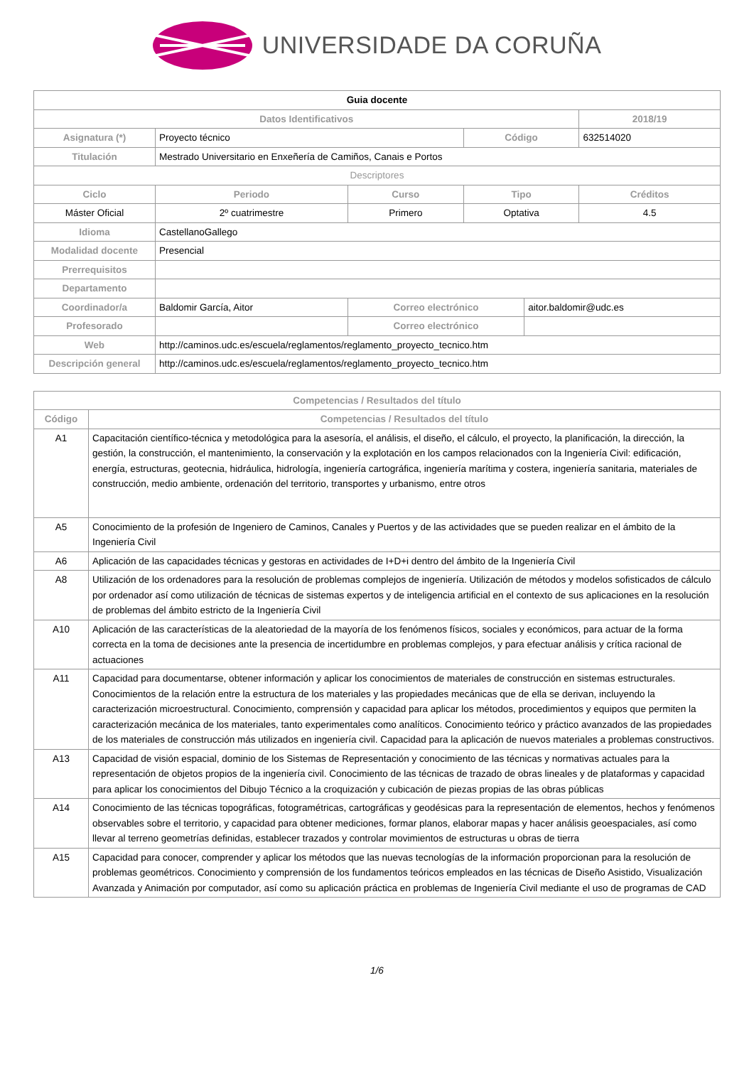UNIVERSIDADE DA CORUÑA
| Guia docente | | | | | | |
| --- | --- | --- | --- | --- | --- | --- |
| Datos Identificativos | | | | | | 2018/19 |
| Asignatura (*) | Proyecto técnico | | | Código | | 632514020 |
| Titulación | Mestrado Universitario en Enxeñería de Camiños, Canais e Portos | | | | | |
| Descriptores | | | | | | |
| Ciclo | | Periodo | Curso | Tipo | | Créditos |
| Máster Oficial | | 2º cuatrimestre | Primero | Optativa | | 4.5 |
| Idioma | CastellanoGallego | | | | | |
| Modalidad docente | Presencial | | | | | |
| Prerrequisitos | | | | | | |
| Departamento | | | | | | |
| Coordinador/a | Baldomir García, Aitor | | Correo electrónico | | aitor.baldomir@udc.es | |
| Profesorado | | | Correo electrónico | | | |
| Web | http://caminos.udc.es/escuela/reglamentos/reglamento_proyecto_tecnico.htm | | | | | |
| Descripción general | http://caminos.udc.es/escuela/reglamentos/reglamento_proyecto_tecnico.htm | | | | | |
| Competencias / Resultados del título | |
| --- | --- |
| Código | Competencias / Resultados del título |
| A1 | Capacitación científico-técnica y metodológica para la asesoría, el análisis, el diseño, el cálculo, el proyecto, la planificación, la dirección, la gestión, la construcción, el mantenimiento, la conservación y la explotación en los campos relacionados con la Ingeniería Civil: edificación, energía, estructuras, geotecnia, hidráulica, hidrología, ingeniería cartográfica, ingeniería marítima y costera, ingeniería sanitaria, materiales de construcción, medio ambiente, ordenación del territorio, transportes y urbanismo, entre otros |
| A5 | Conocimiento de la profesión de Ingeniero de Caminos, Canales y Puertos y de las actividades que se pueden realizar en el ámbito de la Ingeniería Civil |
| A6 | Aplicación de las capacidades técnicas y gestoras en actividades de I+D+i dentro del ámbito de la Ingeniería Civil |
| A8 | Utilización de los ordenadores para la resolución de problemas complejos de ingeniería. Utilización de métodos y modelos sofisticados de cálculo por ordenador así como utilización de técnicas de sistemas expertos y de inteligencia artificial en el contexto de sus aplicaciones en la resolución de problemas del ámbito estricto de la Ingeniería Civil |
| A10 | Aplicación de las características de la aleatoriedad de la mayoría de los fenómenos físicos, sociales y económicos, para actuar de la forma correcta en la toma de decisiones ante la presencia de incertidumbre en problemas complejos, y para efectuar análisis y crítica racional de actuaciones |
| A11 | Capacidad para documentarse, obtener información y aplicar los conocimientos de materiales de construcción en sistemas estructurales. Conocimientos de la relación entre la estructura de los materiales y las propiedades mecánicas que de ella se derivan, incluyendo la caracterización microestructural. Conocimiento, comprensión y capacidad para aplicar los métodos, procedimientos y equipos que permiten la caracterización mecánica de los materiales, tanto experimentales como analíticos. Conocimiento teórico y práctico avanzados de las propiedades de los materiales de construcción más utilizados en ingeniería civil. Capacidad para la aplicación de nuevos materiales a problemas constructivos. |
| A13 | Capacidad de visión espacial, dominio de los Sistemas de Representación y conocimiento de las técnicas y normativas actuales para la representación de objetos propios de la ingeniería civil. Conocimiento de las técnicas de trazado de obras lineales y de plataformas y capacidad para aplicar los conocimientos del Dibujo Técnico a la croquización y cubicación de piezas propias de las obras públicas |
| A14 | Conocimiento de las técnicas topográficas, fotogramétricas, cartográficas y geodésicas para la representación de elementos, hechos y fenómenos observables sobre el territorio, y capacidad para obtener mediciones, formar planos, elaborar mapas y hacer análisis geoespaciales, así como llevar al terreno geometrías definidas, establecer trazados y controlar movimientos de estructuras u obras de tierra |
| A15 | Capacidad para conocer, comprender y aplicar los métodos que las nuevas tecnologías de la información proporcionan para la resolución de problemas geométricos. Conocimiento y comprensión de los fundamentos teóricos empleados en las técnicas de Diseño Asistido, Visualización Avanzada y Animación por computador, así como su aplicación práctica en problemas de Ingeniería Civil mediante el uso de programas de CAD |
1/6